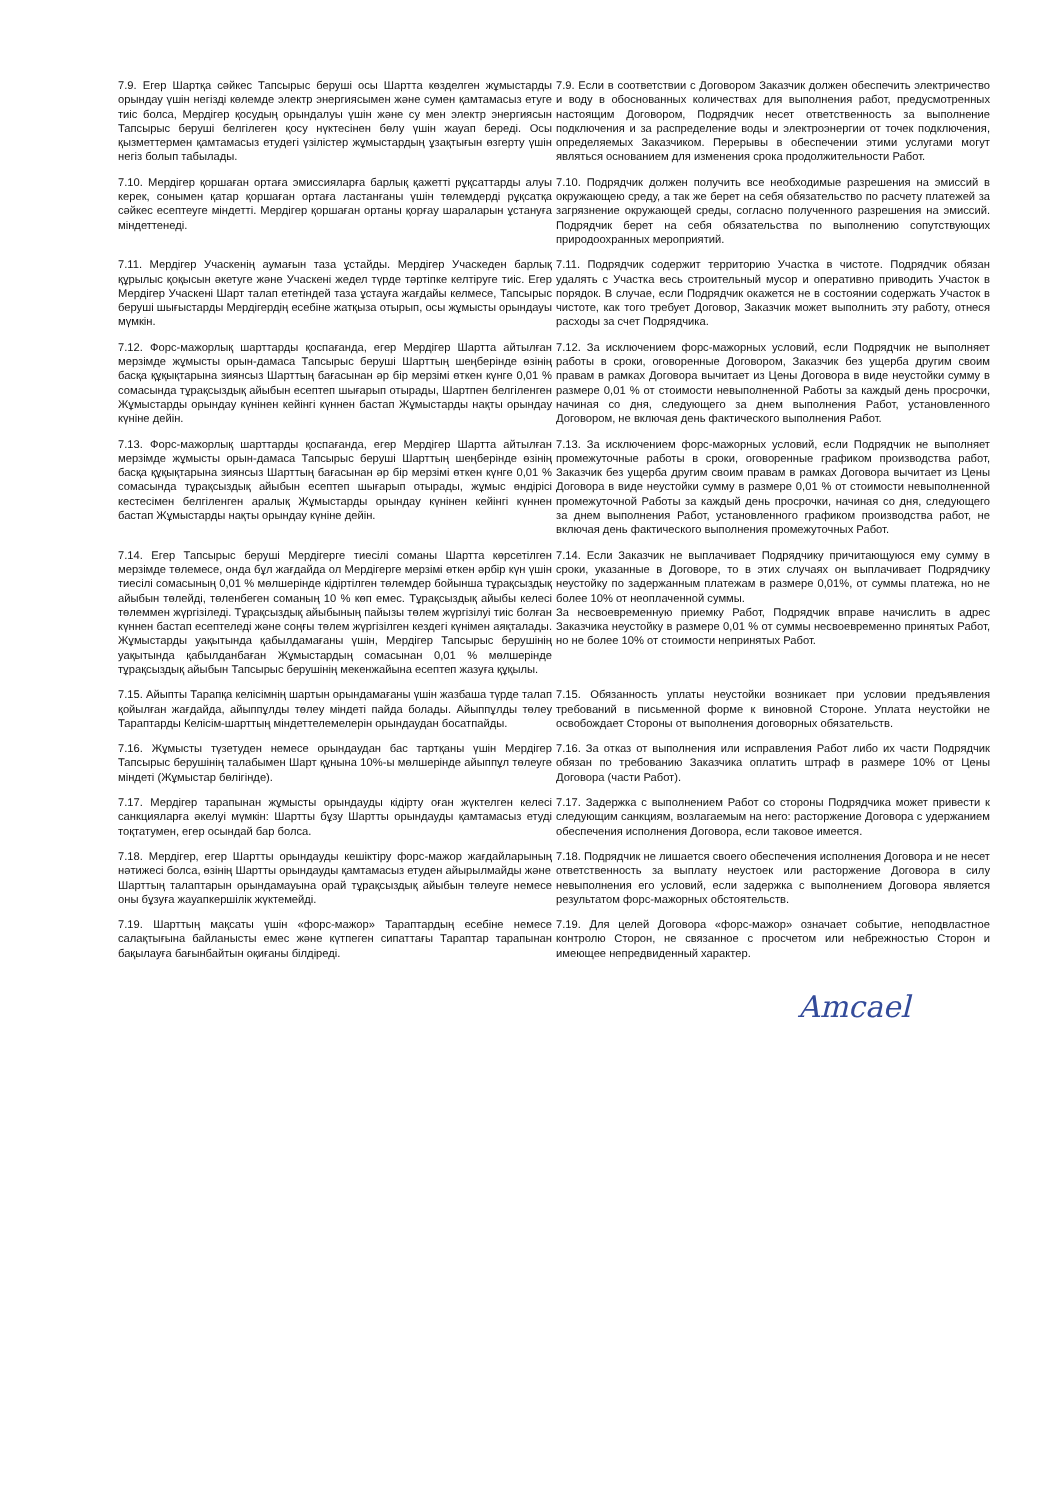7.9. Егер Шартқа сәйкес Тапсырыс беруші осы Шартта көзделген жұмыстарды орындау үшін негізді көлемде электр энергиясымен және сумен қамтамасыз етуге тиіс болса, Мердігер қосудың орындалуы үшін және су мен электр энергиясын Тапсырыс беруші белгілеген қосу нүктесінен бөлу үшін жауап береді. Осы қызметтермен қамтамасыз етудегі үзілістер жұмыстардың ұзақтығын өзгерту үшін негіз болып табылады.
7.9. Если в соответствии с Договором Заказчик должен обеспечить электричество и воду в обоснованных количествах для выполнения работ, предусмотренных настоящим Договором, Подрядчик несет ответственность за выполнение подключения и за распределение воды и электроэнергии от точек подключения, определяемых Заказчиком. Перерывы в обеспечении этими услугами могут являться основанием для изменения срока продолжительности Работ.
7.10. Мердігер қоршаған ортаға эмиссияларға барлық қажетті рұқсаттарды алуы керек, сонымен қатар қоршаған ортаға ластанғаны үшін төлемдерді рұқсатқа сәйкес есептеуге міндетті. Мердігер қоршаған ортаны қорғау шараларын ұстануға міндеттенеді.
7.10. Подрядчик должен получить все необходимые разрешения на эмиссий в окружающею среду, а так же берет на себя обязательство по расчету платежей за загрязнение окружающей среды, согласно полученного разрешения на эмиссий. Подрядчик берет на себя обязательства по выполнению сопутствующих природоохранных мероприятий.
7.11. Мердігер Учаскенің аумағын таза ұстайды. Мердігер Учаскеден барлық құрылыс қоқысын әкетуге және Учаскені жедел түрде тәртіпке келтіруге тиіс. Егер Мердігер Учаскені Шарт талап ететіндей таза ұстауға жағдайы келмесе, Тапсырыс беруші шығыстарды Мердігердің есебіне жатқыза отырып, осы жұмысты орындауы мүмкін.
7.11. Подрядчик содержит территорию Участка в чистоте. Подрядчик обязан удалять с Участка весь строительный мусор и оперативно приводить Участок в порядок. В случае, если Подрядчик окажется не в состоянии содержать Участок в чистоте, как того требует Договор, Заказчик может выполнить эту работу, отнеся расходы за счет Подрядчика.
7.12. Форс-мажорлық шарттарды қоспағанда, егер Мердігер Шартта айтылған мерзімде жұмысты орын-дамаса Тапсырыс беруші Шарттың шеңберінде өзінің басқа құқықтарына зиянсыз Шарттың бағасынан әр бір мерзімі өткен күнге 0,01 % сомасында тұрақсыздық айыбын есептеп шығарып отырады, Шартпен белгіленген Жұмыстарды орындау күнінен кейінгі күннен бастап Жұмыстарды нақты орындау күніне дейін.
7.12. За исключением форс-мажорных условий, если Подрядчик не выполняет работы в сроки, оговоренные Договором, Заказчик без ущерба другим своим правам в рамках Договора вычитает из Цены Договора в виде неустойки сумму в размере 0,01 % от стоимости невыполненной Работы за каждый день просрочки, начиная со дня, следующего за днем выполнения Работ, установленного Договором, не включая день фактического выполнения Работ.
7.13. Форс-мажорлық шарттарды қоспағанда, егер Мердігер Шартта айтылған мерзімде жұмысты орын-дамаса Тапсырыс беруші Шарттың шеңберінде өзінің басқа құқықтарына зиянсыз Шарттың бағасынан әр бір мерзімі өткен күнге 0,01 % сомасында тұрақсыздық айыбын есептеп шығарып отырады, жұмыс өндірісі кестесімен белгіленген аралық Жұмыстарды орындау күнінен кейінгі күннен бастап Жұмыстарды нақты орындау күніне дейін.
7.13. За исключением форс-мажорных условий, если Подрядчик не выполняет промежуточные работы в сроки, оговоренные графиком производства работ, Заказчик без ущерба другим своим правам в рамках Договора вычитает из Цены Договора в виде неустойки сумму в размере 0,01 % от стоимости невыполненной промежуточной Работы за каждый день просрочки, начиная со дня, следующего за днем выполнения Работ, установленного графиком производства работ, не включая день фактического выполнения промежуточных Работ.
7.14. Егер Тапсырыс беруші Мердігерге тиесілі соманы Шартта көрсетілген мерзімде төлемесе, онда бұл жағдайда ол Мердігерге мерзімі өткен әрбір күн үшін тиесілі сомасының 0,01 % мөлшерінде кідіртілген төлемдер бойынша тұрақсыздық айыбын төлейді, төленбеген соманың 10 % көп емес. Тұрақсыздық айыбы келесі төлеммен жүргізіледі. Тұрақсыздық айыбының пайызы төлем жүргізілуі тиіс болған күннен бастап есептеледі және соңғы төлем жүргізілген кездегі күнімен аяқталады. Жұмыстарды уақытында қабылдамағаны үшін, Мердігер Тапсырыс берушінің уақытында қабылданбаған Жұмыстардың сомасынан 0,01 % мөлшерінде тұрақсыздық айыбын Тапсырыс берушінің мекенжайына есептеп жазуға құқылы.
7.14. Если Заказчик не выплачивает Подрядчику причитающуюся ему сумму в сроки, указанные в Договоре, то в этих случаях он выплачивает Подрядчику неустойку по задержанным платежам в размере 0,01%, от суммы платежа, но не более 10% от неоплаченной суммы.
За несвоевременную приемку Работ, Подрядчик вправе начислить в адрес Заказчика неустойку в размере 0,01 % от суммы несвоевременно принятых Работ, но не более 10% от стоимости непринятых Работ.
7.15. Айыпты Тарапқа келісімнің шартын орындамағаны үшін жазбаша түрде талап қойылған жағдайда, айыппұлды төлеу міндеті пайда болады. Айыппұлды төлеу Тараптарды Келісім-шарттың міндеттелемелерін орындаудан босатпайды.
7.15. Обязанность уплаты неустойки возникает при условии предъявления требований в письменной форме к виновной Стороне. Уплата неустойки не освобождает Стороны от выполнения договорных обязательств.
7.16. Жұмысты түзетуден немесе орындаудан бас тартқаны үшін Мердігер Тапсырыс берушінің талабымен Шарт құнына 10%-ы мөлшерінде айыппұл төлеуге міндеті (Жұмыстар бөлігінде).
7.16. За отказ от выполнения или исправления Работ либо их части Подрядчик обязан по требованию Заказчика оплатить штраф в размере 10% от Цены Договора (части Работ).
7.17. Мердігер тарапынан жұмысты орындауды кідірту оған жүктелген келесі санкцияларға әкелуі мүмкін: Шартты бұзу Шартты орындауды қамтамасыз етуді тоқтатумен, егер осындай бар болса.
7.17. Задержка с выполнением Работ со стороны Подрядчика может привести к следующим санкциям, возлагаемым на него: расторжение Договора с удержанием обеспечения исполнения Договора, если таковое имеется.
7.18. Мердігер, егер Шартты орындауды кешіктіру форс-мажор жағдайларының нәтижесі болса, өзінің Шартты орындауды қамтамасыз етуден айырылмайды және
Шарттың талаптарын орындамауына орай тұрақсыздық айыбын төлеуге немесе оны бұзуға жауапкершілік жүктемейді.
7.18. Подрядчик не лишается своего обеспечения исполнения Договора и не несет ответственность за выплату неустоек или расторжение Договора в силу невыполнения его условий, если задержка с выполнением Договора является результатом форс-мажорных обстоятельств.
7.19. Шарттың мақсаты үшін «форс-мажор» Тараптардың есебіне немесе салақтығына байланысты емес және күтпеген сипаттағы Тараптар тарапынан бақылауға бағынбайтын оқиғаны білдіреді.
7.19. Для целей Договора «форс-мажор» означает событие, неподвластное контролю Сторон, не связанное с просчетом или небрежностью Сторон и имеющее непредвиденный характер.
Amcael